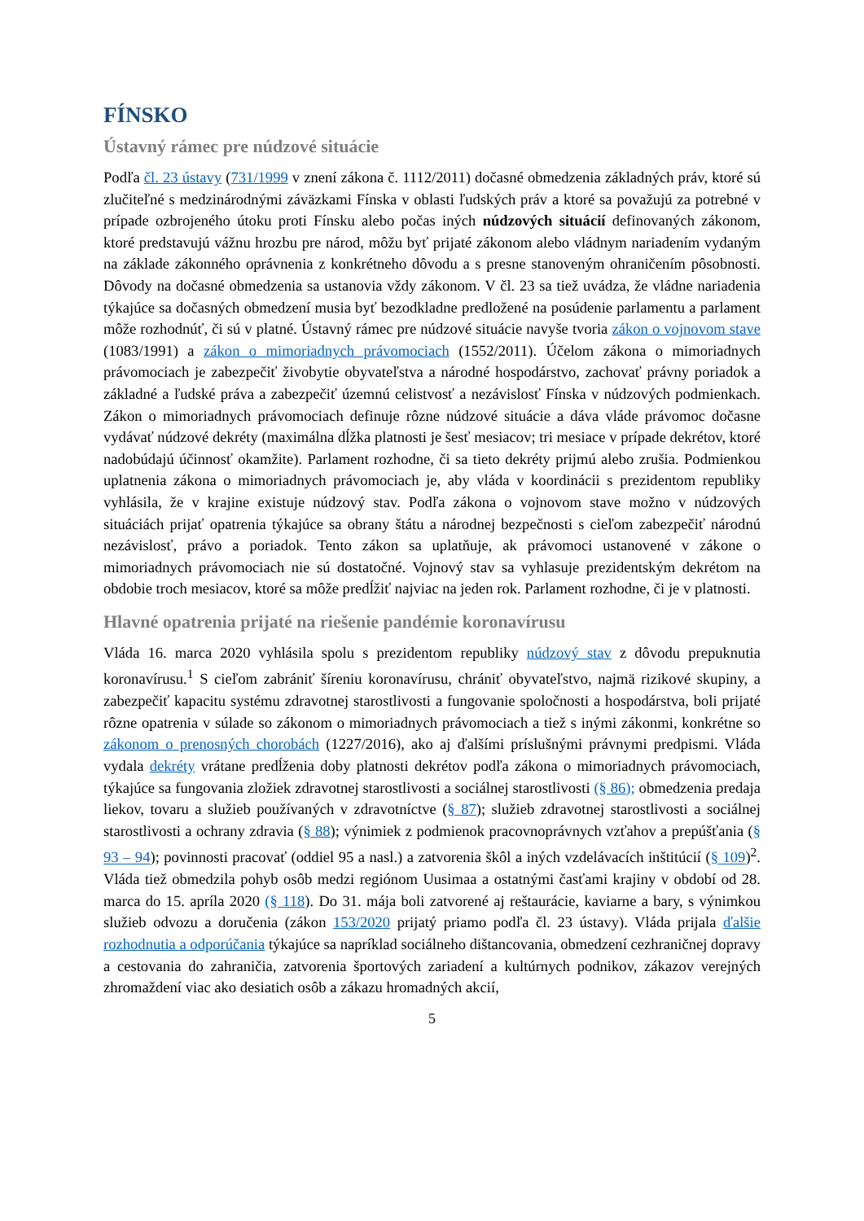FÍNSKO
Ústavný rámec pre núdzové situácie
Podľa čl. 23 ústavy (731/1999 v znení zákona č. 1112/2011) dočasné obmedzenia základných práv, ktoré sú zlučiteľné s medzinárodnými záväzkami Fínska v oblasti ľudských práv a ktoré sa považujú za potrebné v prípade ozbrojeného útoku proti Fínsku alebo počas iných núdzových situácií definovaných zákonom, ktoré predstavujú vážnu hrozbu pre národ, môžu byť prijaté zákonom alebo vládnym nariadením vydaným na základe zákonného oprávnenia z konkrétneho dôvodu a s presne stanoveným ohraničením pôsobnosti. Dôvody na dočasné obmedzenia sa ustanovia vždy zákonom. V čl. 23 sa tiež uvádza, že vládne nariadenia týkajúce sa dočasných obmedzení musia byť bezodkladne predložené na posúdenie parlamentu a parlament môže rozhodnúť, či sú v platné. Ústavný rámec pre núdzové situácie navyše tvoria zákon o vojnovom stave (1083/1991) a zákon o mimoriadnych právomociach (1552/2011). Účelom zákona o mimoriadnych právomociach je zabezpečiť živobytie obyvateľstva a národné hospodárstvo, zachovať právny poriadok a základné a ľudské práva a zabezpečiť územnú celistvosť a nezávislosť Fínska v núdzových podmienkach. Zákon o mimoriadnych právomociach definuje rôzne núdzové situácie a dáva vláde právomoc dočasne vydávať núdzové dekréty (maximálna dĺžka platnosti je šesť mesiacov; tri mesiace v prípade dekrétov, ktoré nadobúdajú účinnosť okamžite). Parlament rozhodne, či sa tieto dekréty prijmú alebo zrušia. Podmienkou uplatnenia zákona o mimoriadnych právomociach je, aby vláda v koordinácii s prezidentom republiky vyhlásila, že v krajine existuje núdzový stav. Podľa zákona o vojnovom stave možno v núdzových situáciách prijať opatrenia týkajúce sa obrany štátu a národnej bezpečnosti s cieľom zabezpečiť národnú nezávislosť, právo a poriadok. Tento zákon sa uplatňuje, ak právomoci ustanovené v zákone o mimoriadnych právomociach nie sú dostatočné. Vojnový stav sa vyhlasuje prezidentským dekrétom na obdobie troch mesiacov, ktoré sa môže predĺžiť najviac na jeden rok. Parlament rozhodne, či je v platnosti.
Hlavné opatrenia prijaté na riešenie pandémie koronavírusu
Vláda 16. marca 2020 vyhlásila spolu s prezidentom republiky núdzový stav z dôvodu prepuknutia koronavírusu.<sup>1</sup> S cieľom zabrániť šíreniu koronavírusu, chrániť obyvateľstvo, najmä rizikové skupiny, a zabezpečiť kapacitu systému zdravotnej starostlivosti a fungovanie spoločnosti a hospodárstva, boli prijaté rôzne opatrenia v súlade so zákonom o mimoriadnych právomociach a tiež s inými zákonmi, konkrétne so zákonom o prenosných chorobách (1227/2016), ako aj ďalšími príslušnými právnymi predpismi. Vláda vydala dekréty vrátane predĺženia doby platnosti dekrétov podľa zákona o mimoriadnych právomociach, týkajúce sa fungovania zložiek zdravotnej starostlivosti a sociálnej starostlivosti (§ 86); obmedzenia predaja liekov, tovaru a služieb používaných v zdravotníctve (§ 87); služieb zdravotnej starostlivosti a sociálnej starostlivosti a ochrany zdravia (§ 88); výnimiek z podmienok pracovnoprávnych vzťahov a prepúšťania (§ 93 – 94); povinnosti pracovať (oddiel 95 a nasl.) a zatvorenia škôl a iných vzdelávacích inštitúcií (§ 109)<sup>2</sup>. Vláda tiež obmedzila pohyb osôb medzi regiónom Uusimaa a ostatnými časťami krajiny v období od 28. marca do 15. apríla 2020 (§ 118). Do 31. mája boli zatvorené aj reštaurácie, kaviarne a bary, s výnimkou služieb odvozu a doručenia (zákon 153/2020 prijatý priamo podľa čl. 23 ústavy). Vláda prijala ďalšie rozhodnutia a odporúčania týkajúce sa napríklad sociálneho dištancovania, obmedzení cezhraničnej dopravy a cestovania do zahraničia, zatvorenia športových zariadení a kultúrnych podnikov, zákazov verejných zhromaždení viac ako desiatich osôb a zákazu hromadných akcií,
5